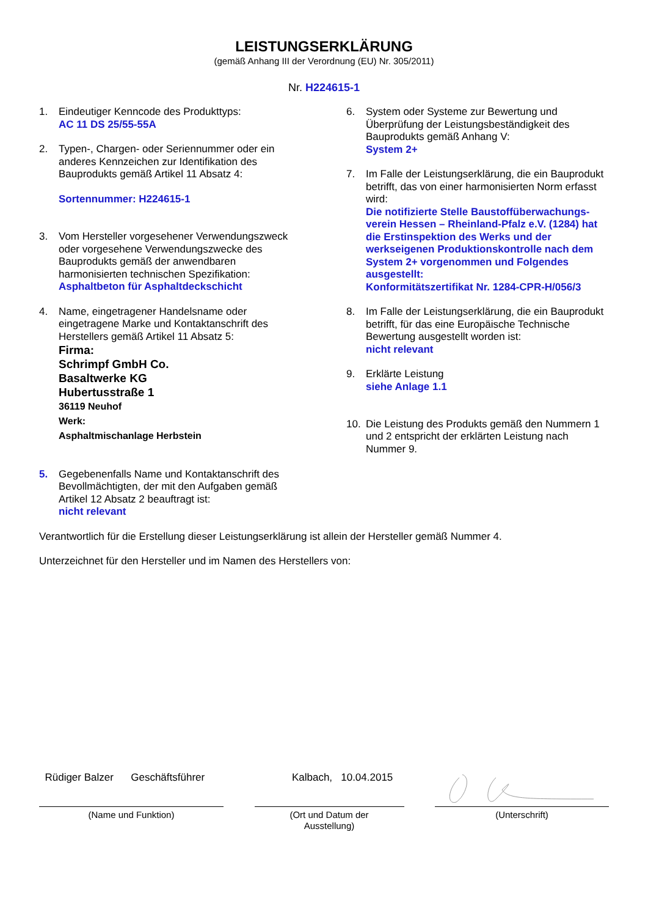LEISTUNGSERKLÄRUNG
(gemäß Anhang III der Verordnung (EU) Nr. 305/2011)
Nr. H224615-1
1. Eindeutiger Kenncode des Produkttyps:
AC 11 DS 25/55-55A
2. Typen-, Chargen- oder Seriennummer oder ein anderes Kennzeichen zur Identifikation des Bauprodukts gemäß Artikel 11 Absatz 4:
Sortennummer: H224615-1
3. Vom Hersteller vorgesehener Verwendungszweck oder vorgesehene Verwendungszwecke des Bauprodukts gemäß der anwendbaren harmonisierten technischen Spezifikation:
Asphaltbeton für Asphaltdeckschicht
4. Name, eingetragener Handelsname oder eingetragene Marke und Kontaktanschrift des Herstellers gemäß Artikel 11 Absatz 5:
Firma:
Schrimpf GmbH Co.
Basaltwerke KG
Hubertusstraße 1
36119 Neuhof
Werk:
Asphaltmischanlage Herbstein
5. Gegebenenfalls Name und Kontaktanschrift des Bevollmächtigten, der mit den Aufgaben gemäß Artikel 12 Absatz 2 beauftragt ist:
nicht relevant
6. System oder Systeme zur Bewertung und Überprüfung der Leistungsbeständigkeit des Bauprodukts gemäß Anhang V:
System 2+
7. Im Falle der Leistungserklärung, die ein Bauprodukt betrifft, das von einer harmonisierten Norm erfasst wird:
Die notifizierte Stelle Baustoffüberwachungs-verein Hessen – Rheinland-Pfalz e.V. (1284) hat die Erstinspektion des Werks und der werkseigenen Produktionskontrolle nach dem System 2+ vorgenommen und Folgendes ausgestellt:
Konformitätszertifikat Nr. 1284-CPR-H/056/3
8. Im Falle der Leistungserklärung, die ein Bauprodukt betrifft, für das eine Europäische Technische Bewertung ausgestellt worden ist:
nicht relevant
9. Erklärte Leistung
siehe Anlage 1.1
10. Die Leistung des Produkts gemäß den Nummern 1 und 2 entspricht der erklärten Leistung nach Nummer 9.
Verantwortlich für die Erstellung dieser Leistungserklärung ist allein der Hersteller gemäß Nummer 4.
Unterzeichnet für den Hersteller und im Namen des Herstellers von:
Rüdiger Balzer Geschäftsführer
(Name und Funktion)
Kalbach, 10.04.2015
(Ort und Datum der
Ausstellung)
(Unterschrift)